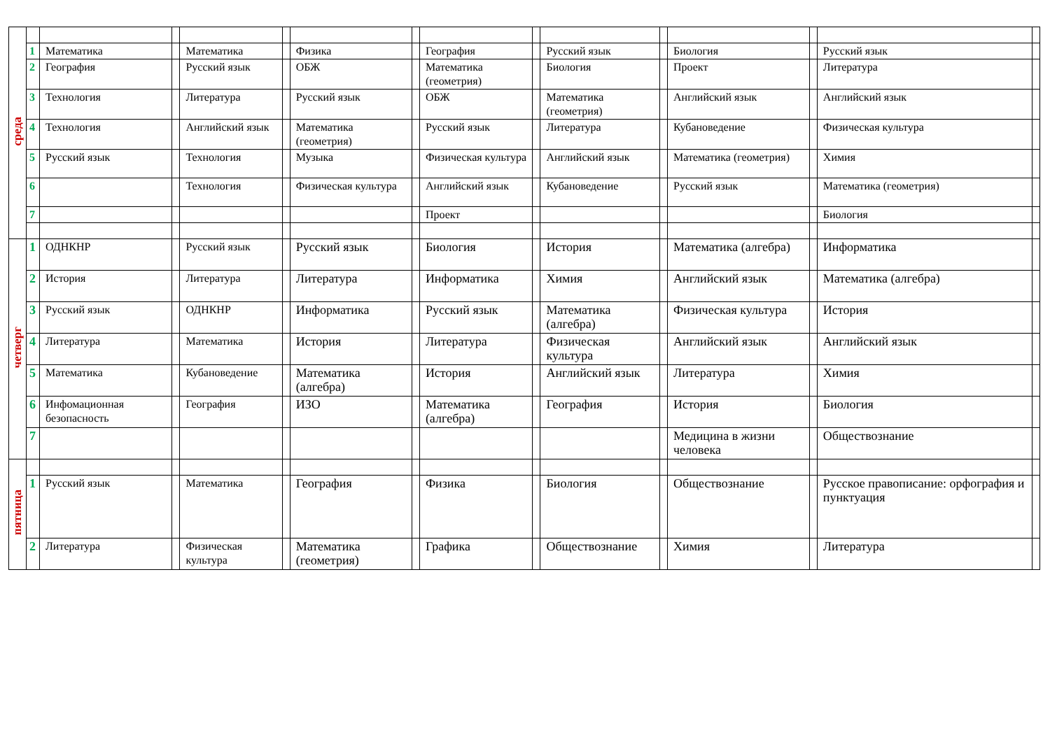| среда | | | | | | | | | | | | | | | |
| | 1 | Математика | | Математика | | Физика | | География | | Русский язык | | Биология | | Русский язык | |
| | 2 | География | | Русский язык | | ОБЖ | | Математика (геометрия) | | Биология | | Проект | | Литература | |
| | 3 | Технология | | Литература | | Русский язык | | ОБЖ | | Математика (геометрия) | | Английский язык | | Английский язык | |
| | 4 | Технология | | Английский язык | | Математика (геометрия) | | Русский язык | | Литература | | Кубановедение | | Физическая культура | |
| | 5 | Русский язык | | Технология | | Музыка | | Физическая культура | | Английский язык | | Математика (геометрия) | | Химия | |
| | 6 | | | Технология | | Физическая культура | | Английский язык | | Кубановедение | | Русский язык | | Математика (геометрия) | |
| | 7 | | | | | | | Проект | | | | | | Биология | |
| четверг | 1 | ОДНКНР | | Русский язык | | Русский язык | | Биология | | История | | Математика (алгебра) | | Информатика | |
| | 2 | История | | Литература | | Литература | | Информатика | | Химия | | Английский язык | | Математика (алгебра) | |
| | 3 | Русский язык | | ОДНКНР | | Информатика | | Русский язык | | Математика (алгебра) | | Физическая культура | | История | |
| | 4 | Литература | | Математика | | История | | Литература | | Физическая культура | | Английский язык | | Английский язык | |
| | 5 | Математика | | Кубановедение | | Математика (алгебра) | | История | | Английский язык | | Литература | | Химия | |
| | 6 | Инфомационная безопасность | | География | | ИЗО | | Математика (алгебра) | | География | | История | | Биология | |
| | 7 | | | | | | | | | | | Медицина в жизни человека | | Обществознание | |
| пятница | | | | | | | | | | | | | | | |
| | 1 | Русский язык | | Математика | | География | | Физика | | Биология | | Обществознание | | Русское правописание: орфография и пунктуация | |
| | 2 | Литература | | Физическая культура | | Математика (геометрия) | | Графика | | Обществознание | | Химия | | Литература | |